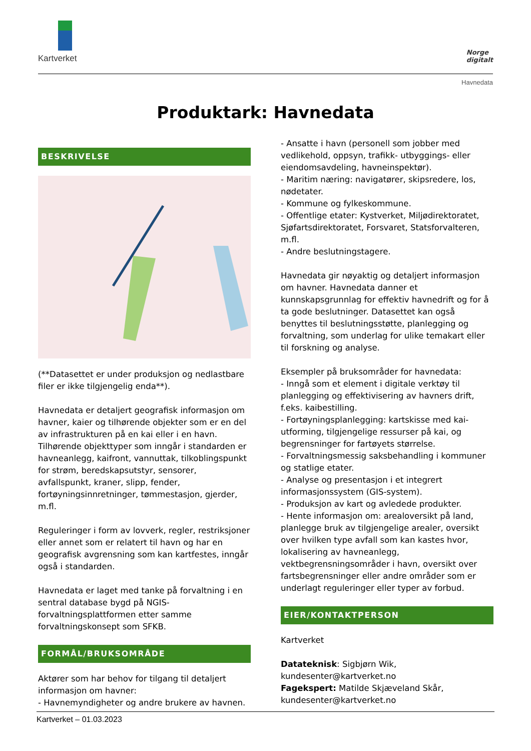Kartverket
Norge
digitalt
Havnedata
Produktark: Havnedata
BESKRIVELSE
(**Datasettet er under produksjon og nedlastbare filer er ikke tilgjengelig enda**).
Havnedata er detaljert geografisk informasjon om havner, kaier og tilhørende objekter som er en del av infrastrukturen på en kai eller i en havn. Tilhørende objekttyper som inngår i standarden er havneanlegg, kaifront, vannuttak, tilkoblingspunkt for strøm, beredskapsutstyr, sensorer, avfallspunkt, kraner, slipp, fender, fortøyningsinnretninger, tømmestasjon, gjerder, m.fl.
Reguleringer i form av lovverk, regler, restriksjoner eller annet som er relatert til havn og har en geografisk avgrensning som kan kartfestes, inngår også i standarden.
Havnedata er laget med tanke på forvaltning i en sentral database bygd på NGIS-forvaltningsplattformen etter samme forvaltningskonsept som SFKB.
FORMÅL/BRUKSOMRÅDE
Aktører som har behov for tilgang til detaljert informasjon om havner:
- Havnemyndigheter og andre brukere av havnen.
- Ansatte i havn (personell som jobber med vedlikehold, oppsyn, trafikk- utbyggings- eller eiendomsavdeling, havneinspektør).
- Maritim næring: navigatører, skipsredere, los, nødetater.
- Kommune og fylkeskommune.
- Offentlige etater: Kystverket, Miljødirektoratet, Sjøfartsdirektoratet, Forsvaret, Statsforvalteren, m.fl.
- Andre beslutningstagere.
Havnedata gir nøyaktig og detaljert informasjon om havner. Havnedata danner et kunnskapsgrunnlag for effektiv havnedrift og for å ta gode beslutninger. Datasettet kan også benyttes til beslutningsstøtte, planlegging og forvaltning, som underlag for ulike temakart eller til forskning og analyse.
Eksempler på bruksområder for havnedata:
- Inngå som et element i digitale verktøy til planlegging og effektivisering av havners drift, f.eks. kaibestilling.
- Fortøyningsplanlegging: kartskisse med kai-utforming, tilgjengelige ressurser på kai, og begrensninger for fartøyets størrelse.
- Forvaltningsmessig saksbehandling i kommuner og statlige etater.
- Analyse og presentasjon i et integrert informasjonssystem (GIS-system).
- Produksjon av kart og avledede produkter.
- Hente informasjon om: arealoversikt på land, planlegge bruk av tilgjengelige arealer, oversikt over hvilken type avfall som kan kastes hvor, lokalisering av havneanlegg, vektbegrensningsområder i havn, oversikt over fartsbegrensninger eller andre områder som er underlagt reguleringer eller typer av forbud.
EIER/KONTAKTPERSON
Kartverket
Datateknisk: Sigbjørn Wik, kundesenter@kartverket.no
Fagekspert: Matilde Skjæveland Skår, kundesenter@kartverket.no
Kartverket – 01.03.2023